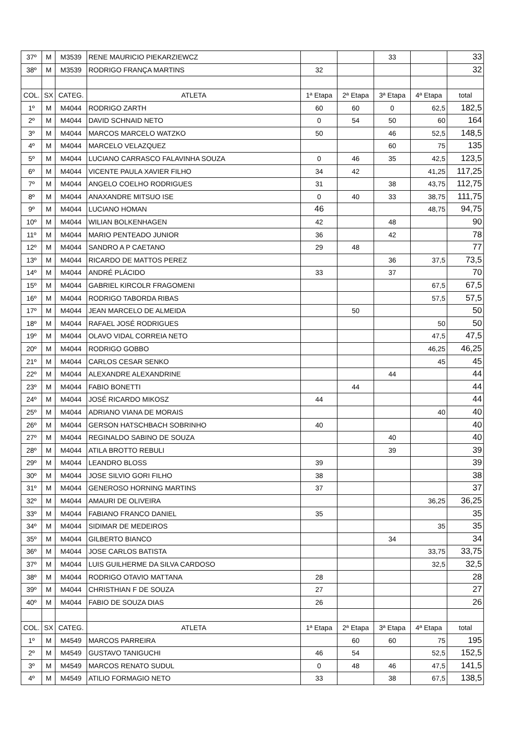| 37º | M | M3539 | RENE MAURICIO PIEKARZIEWCZ | | | 33 | | 33 |
| 38º | M | M3539 | RODRIGO FRANÇA MARTINS | 32 | | | | 32 |
| COL. | SX | CATEG. | ATLETA | 1ª Etapa | 2ª Etapa | 3ª Etapa | 4ª Etapa | total |
| 1º | M | M4044 | RODRIGO ZARTH | 60 | 60 | 0 | 62,5 | 182,5 |
| 2º | M | M4044 | DAVID SCHNAID NETO | 0 | 54 | 50 | 60 | 164 |
| 3º | M | M4044 | MARCOS MARCELO WATZKO | 50 | | 46 | 52,5 | 148,5 |
| 4º | M | M4044 | MARCELO VELAZQUEZ | | | 60 | 75 | 135 |
| 5º | M | M4044 | LUCIANO CARRASCO FALAVINHA SOUZA | 0 | 46 | 35 | 42,5 | 123,5 |
| 6º | M | M4044 | VICENTE PAULA XAVIER FILHO | 34 | 42 | | 41,25 | 117,25 |
| 7º | M | M4044 | ANGELO COELHO RODRIGUES | 31 | | 38 | 43,75 | 112,75 |
| 8º | M | M4044 | ANAXANDRE MITSUO ISE | 0 | 40 | 33 | 38,75 | 111,75 |
| 9º | M | M4044 | LUCIANO HOMAN | 46 | | | 48,75 | 94,75 |
| 10º | M | M4044 | WILIAN BOLKENHAGEN | 42 | | 48 | | 90 |
| 11º | M | M4044 | MARIO PENTEADO JUNIOR | 36 | | 42 | | 78 |
| 12º | M | M4044 | SANDRO A P CAETANO | 29 | 48 | | | 77 |
| 13º | M | M4044 | RICARDO DE MATTOS PEREZ | | | 36 | 37,5 | 73,5 |
| 14º | M | M4044 | ANDRÉ PLÁCIDO | 33 | | 37 | | 70 |
| 15º | M | M4044 | GABRIEL KIRCOLR FRAGOMENI | | | | 67,5 | 67,5 |
| 16º | M | M4044 | RODRIGO TABORDA RIBAS | | | | 57,5 | 57,5 |
| 17º | M | M4044 | JEAN MARCELO DE ALMEIDA | | 50 | | | 50 |
| 18º | M | M4044 | RAFAEL JOSÉ RODRIGUES | | | | 50 | 50 |
| 19º | M | M4044 | OLAVO VIDAL CORREIA NETO | | | | 47,5 | 47,5 |
| 20º | M | M4044 | RODRIGO GOBBO | | | | 46,25 | 46,25 |
| 21º | M | M4044 | CARLOS CESAR SENKO | | | | 45 | 45 |
| 22º | M | M4044 | ALEXANDRE ALEXANDRINE | | | 44 | | 44 |
| 23º | M | M4044 | FABIO BONETTI | | 44 | | | 44 |
| 24º | M | M4044 | JOSÉ RICARDO MIKOSZ | 44 | | | | 44 |
| 25º | M | M4044 | ADRIANO VIANA DE MORAIS | | | | 40 | 40 |
| 26º | M | M4044 | GERSON HATSCHBACH SOBRINHO | 40 | | | | 40 |
| 27º | M | M4044 | REGINALDO SABINO DE SOUZA | | | 40 | | 40 |
| 28º | M | M4044 | ATILA BROTTO REBULI | | | 39 | | 39 |
| 29º | M | M4044 | LEANDRO BLOSS | 39 | | | | 39 |
| 30º | M | M4044 | JOSE SILVIO GORI FILHO | 38 | | | | 38 |
| 31º | M | M4044 | GENEROSO HORNING MARTINS | 37 | | | | 37 |
| 32º | M | M4044 | AMAURI DE OLIVEIRA | | | | 36,25 | 36,25 |
| 33º | M | M4044 | FABIANO FRANCO DANIEL | 35 | | | | 35 |
| 34º | M | M4044 | SIDIMAR DE MEDEIROS | | | | 35 | 35 |
| 35º | M | M4044 | GILBERTO BIANCO | | | 34 | | 34 |
| 36º | M | M4044 | JOSE CARLOS BATISTA | | | | 33,75 | 33,75 |
| 37º | M | M4044 | LUIS GUILHERME DA SILVA CARDOSO | | | | 32,5 | 32,5 |
| 38º | M | M4044 | RODRIGO OTAVIO MATTANA | 28 | | | | 28 |
| 39º | M | M4044 | CHRISTHIAN F DE SOUZA | 27 | | | | 27 |
| 40º | M | M4044 | FABIO DE SOUZA DIAS | 26 | | | | 26 |
| COL. | SX | CATEG. | ATLETA | 1ª Etapa | 2ª Etapa | 3ª Etapa | 4ª Etapa | total |
| 1º | M | M4549 | MARCOS PARREIRA | | 60 | 60 | 75 | 195 |
| 2º | M | M4549 | GUSTAVO TANIGUCHI | 46 | 54 | | 52,5 | 152,5 |
| 3º | M | M4549 | MARCOS RENATO SUDUL | 0 | 48 | 46 | 47,5 | 141,5 |
| 4º | M | M4549 | ATILIO FORMAGIO NETO | 33 | | 38 | 67,5 | 138,5 |